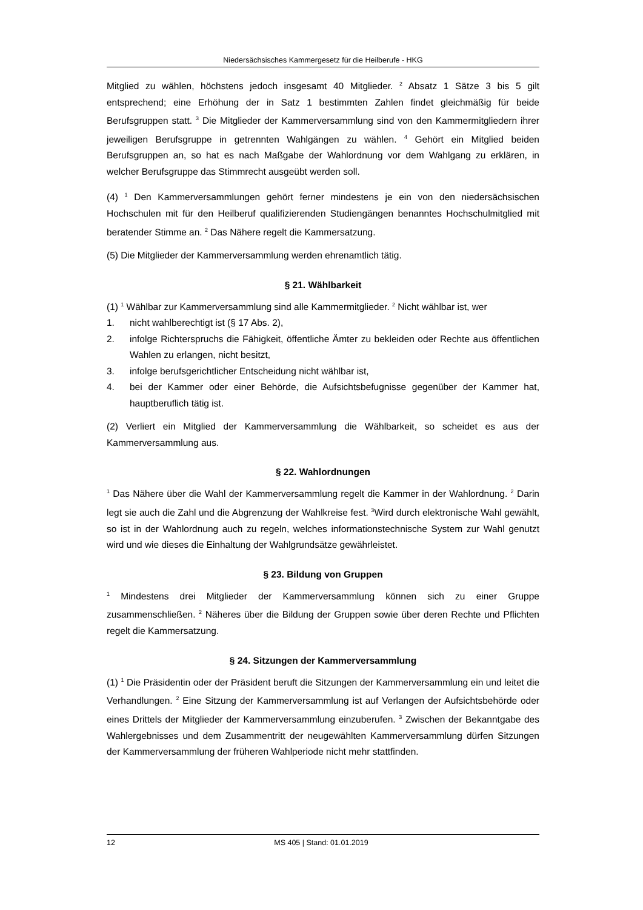Niedersächsisches Kammergesetz für die Heilberufe - HKG
Mitglied zu wählen, höchstens jedoch insgesamt 40 Mitglieder. <sup>2</sup> Absatz 1 Sätze 3 bis 5 gilt entsprechend; eine Erhöhung der in Satz 1 bestimmten Zahlen findet gleichmäßig für beide Berufsgruppen statt. <sup>3</sup> Die Mitglieder der Kammerversammlung sind von den Kammermitgliedern ihrer jeweiligen Berufsgruppe in getrennten Wahlgängen zu wählen. <sup>4</sup> Gehört ein Mitglied beiden Berufsgruppen an, so hat es nach Maßgabe der Wahlordnung vor dem Wahlgang zu erklären, in welcher Berufsgruppe das Stimmrecht ausgeübt werden soll.
(4) <sup>1</sup> Den Kammerversammlungen gehört ferner mindestens je ein von den niedersächsischen Hochschulen mit für den Heilberuf qualifizierenden Studiengängen benanntes Hochschulmitglied mit beratender Stimme an. <sup>2</sup> Das Nähere regelt die Kammersatzung.
(5) Die Mitglieder der Kammerversammlung werden ehrenamtlich tätig.
§ 21. Wählbarkeit
(1) <sup>1</sup> Wählbar zur Kammerversammlung sind alle Kammermitglieder. <sup>2</sup> Nicht wählbar ist, wer
1. nicht wahlberechtigt ist (§ 17 Abs. 2),
2. infolge Richterspruchs die Fähigkeit, öffentliche Ämter zu bekleiden oder Rechte aus öffentlichen Wahlen zu erlangen, nicht besitzt,
3. infolge berufsgerichtlicher Entscheidung nicht wählbar ist,
4. bei der Kammer oder einer Behörde, die Aufsichtsbefugnisse gegenüber der Kammer hat, hauptberuflich tätig ist.
(2) Verliert ein Mitglied der Kammerversammlung die Wählbarkeit, so scheidet es aus der Kammerversammlung aus.
§ 22. Wahlordnungen
<sup>1</sup> Das Nähere über die Wahl der Kammerversammlung regelt die Kammer in der Wahlordnung. <sup>2</sup> Darin legt sie auch die Zahl und die Abgrenzung der Wahlkreise fest. <sup>3</sup>Wird durch elektronische Wahl gewählt, so ist in der Wahlordnung auch zu regeln, welches informationstechnische System zur Wahl genutzt wird und wie dieses die Einhaltung der Wahlgrundsätze gewährleistet.
§ 23. Bildung von Gruppen
<sup>1</sup> Mindestens drei Mitglieder der Kammerversammlung können sich zu einer Gruppe zusammenschließen. <sup>2</sup> Näheres über die Bildung der Gruppen sowie über deren Rechte und Pflichten regelt die Kammersatzung.
§ 24. Sitzungen der Kammerversammlung
(1) <sup>1</sup> Die Präsidentin oder der Präsident beruft die Sitzungen der Kammerversammlung ein und leitet die Verhandlungen. <sup>2</sup> Eine Sitzung der Kammerversammlung ist auf Verlangen der Aufsichtsbehörde oder eines Drittels der Mitglieder der Kammerversammlung einzuberufen. <sup>3</sup> Zwischen der Bekanntgabe des Wahlergebnisses und dem Zusammentritt der neugewählten Kammerversammlung dürfen Sitzungen der Kammerversammlung der früheren Wahlperiode nicht mehr stattfinden.
12 MS 405 | Stand: 01.01.2019